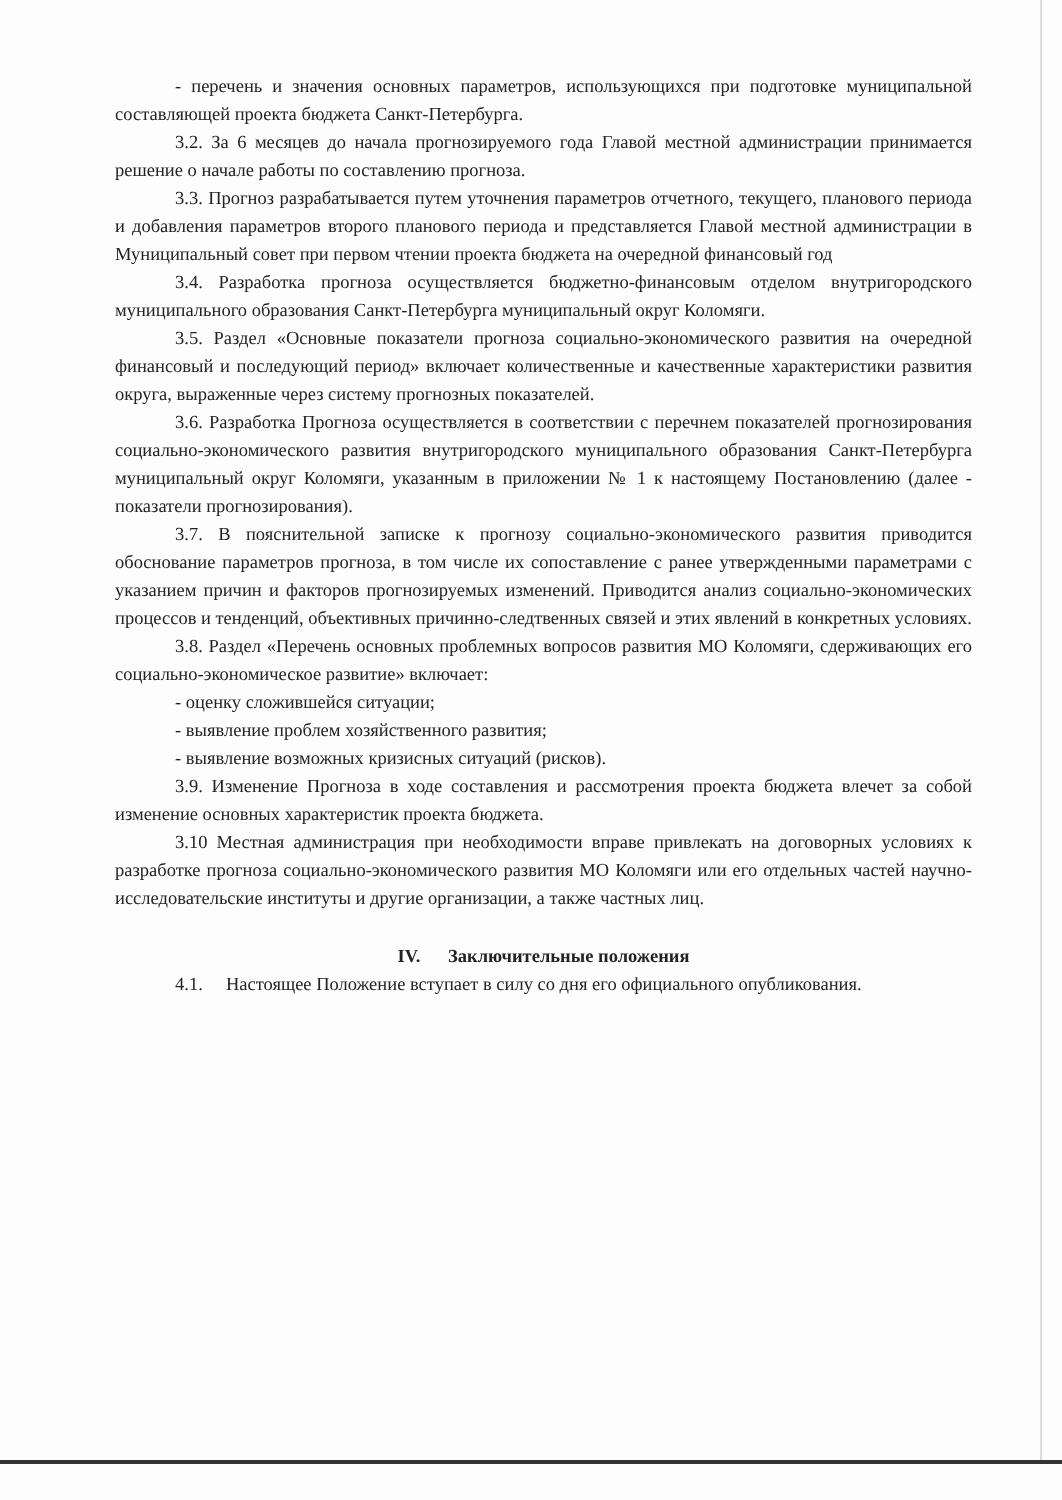- перечень и значения основных параметров, использующихся при подготовке муниципальной составляющей проекта бюджета Санкт-Петербурга.
3.2. За 6 месяцев до начала прогнозируемого года Главой местной администрации принимается решение о начале работы по составлению прогноза.
3.3. Прогноз разрабатывается путем уточнения параметров отчетного, текущего, планового периода и добавления параметров второго планового периода и представляется Главой местной администрации в Муниципальный совет при первом чтении проекта бюджета на очередной финансовый год
3.4. Разработка прогноза осуществляется бюджетно-финансовым отделом внутригородского муниципального образования Санкт-Петербурга муниципальный округ Коломяги.
3.5. Раздел «Основные показатели прогноза социально-экономического развития на очередной финансовый и последующий период» включает количественные и качественные характеристики развития округа, выраженные через систему прогнозных показателей.
3.6. Разработка Прогноза осуществляется в соответствии с перечнем показателей прогнозирования социально-экономического развития внутригородского муниципального образования Санкт-Петербурга муниципальный округ Коломяги, указанным в приложении № 1 к настоящему Постановлению (далее - показатели прогнозирования).
3.7. В пояснительной записке к прогнозу социально-экономического развития приводится обоснование параметров прогноза, в том числе их сопоставление с ранее утвержденными параметрами с указанием причин и факторов прогнозируемых изменений. Приводится анализ социально-экономических процессов и тенденций, объективных причинно-следтвенных связей и этих явлений в конкретных условиях.
3.8. Раздел «Перечень основных проблемных вопросов развития МО Коломяги, сдерживающих его социально-экономическое развитие» включает:
- оценку сложившейся ситуации;
- выявление проблем хозяйственного развития;
- выявление возможных кризисных ситуаций (рисков).
3.9. Изменение Прогноза в ходе составления и рассмотрения проекта бюджета влечет за собой изменение основных характеристик проекта бюджета.
3.10 Местная администрация при необходимости вправе привлекать на договорных условиях к разработке прогноза социально-экономического развития МО Коломяги или его отдельных частей научно-исследовательские институты и другие организации, а также частных лиц.
IV. Заключительные положения
4.1. Настоящее Положение вступает в силу со дня его официального опубликования.